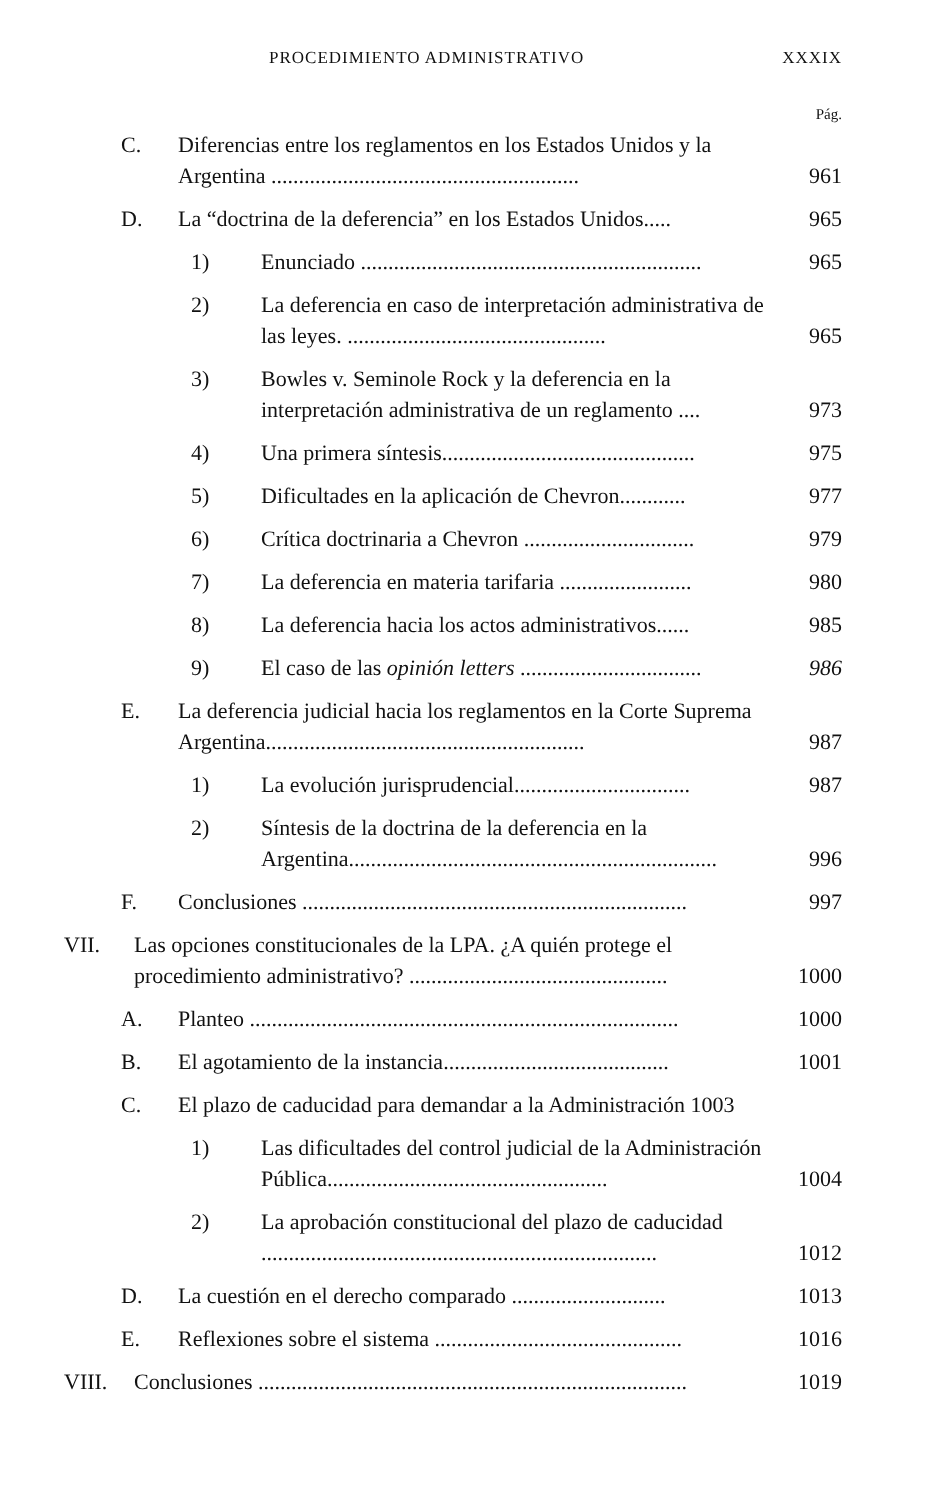PROCEDIMIENTO ADMINISTRATIVO XXXIX
Pág.
C. Diferencias entre los reglamentos en los Estados Unidos y la Argentina ........................................................ 961
D. La “doctrina de la deferencia” en los Estados Unidos..... 965
1) Enunciado .............................................................. 965
2) La deferencia en caso de interpretación administrativa de las leyes. ............................................... 965
3) Bowles v. Seminole Rock y la deferencia en la interpretación administrativa de un reglamento .... 973
4) Una primera síntesis.............................................. 975
5) Dificultades en la aplicación de Chevron............ 977
6) Crítica doctrinaria a Chevron ............................... 979
7) La deferencia en materia tarifaria ........................ 980
8) La deferencia hacia los actos administrativos...... 985
9) El caso de las opinión letters ................................. 986
E. La deferencia judicial hacia los reglamentos en la Corte Suprema Argentina.......................................................... 987
1) La evolución jurisprudencial................................ 987
2) Síntesis de la doctrina de la deferencia en la Argentina................................................................... 996
F. Conclusiones ...................................................................... 997
VII. Las opciones constitucionales de la LPA. ¿A quién protege el procedimiento administrativo? ............................................... 1000
A. Planteo .............................................................................. 1000
B. El agotamiento de la instancia......................................... 1001
C. El plazo de caducidad para demandar a la Administración 1003
1) Las dificultades del control judicial de la Administración Pública................................................... 1004
2) La aprobación constitucional del plazo de caducidad ........................................................................ 1012
D. La cuestión en el derecho comparado ............................ 1013
E. Reflexiones sobre el sistema ............................................. 1016
VIII. Conclusiones .............................................................................. 1019